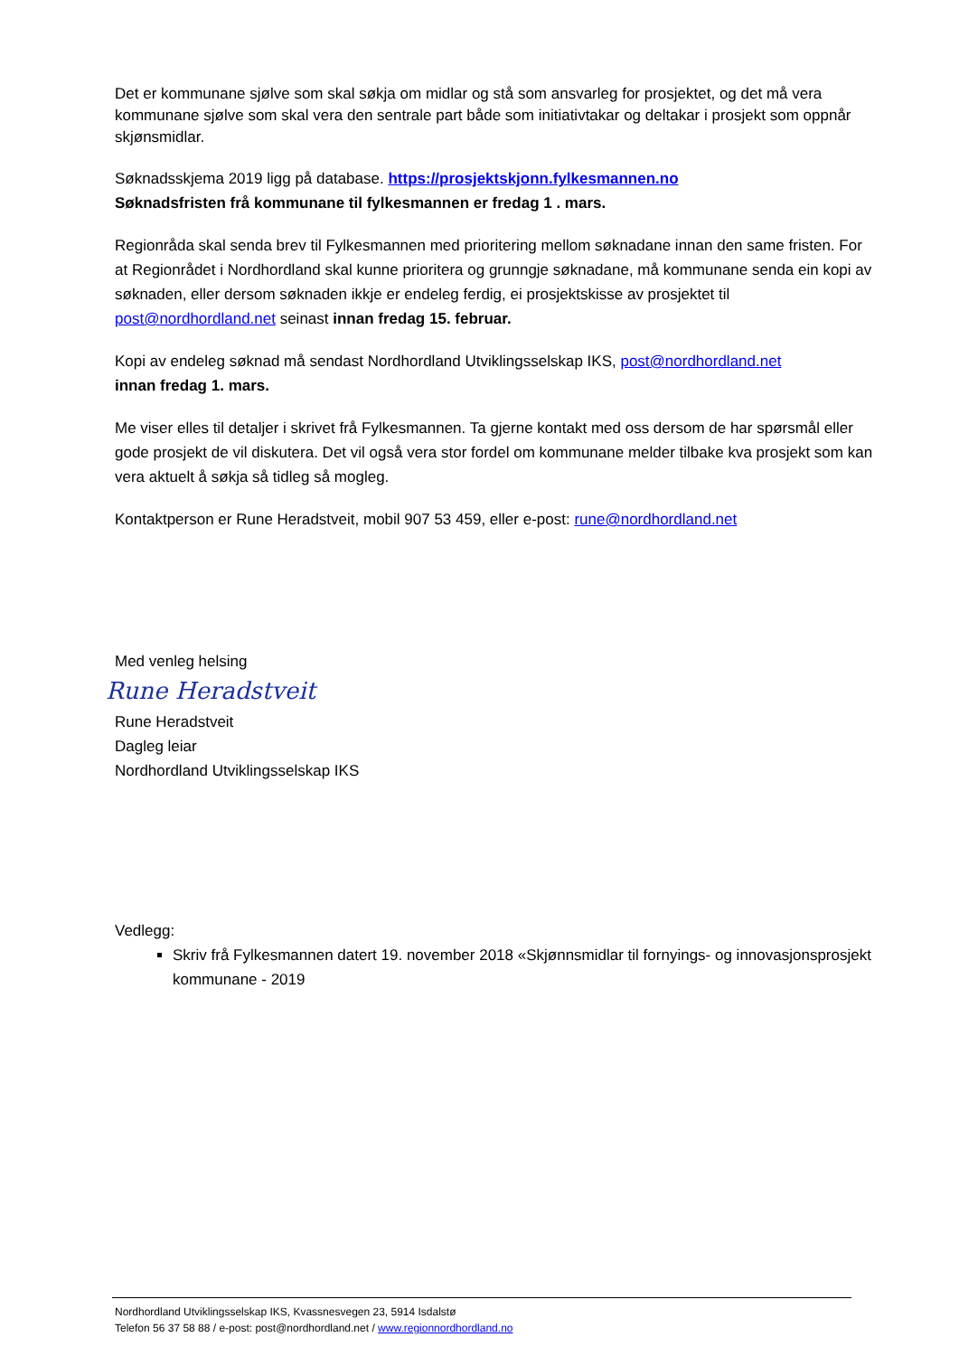Det er kommunane sjølve som skal søkja om midlar og stå som ansvarleg for prosjektet, og det må vera kommunane sjølve som skal vera den sentrale part både som initiativtakar og deltakar i prosjekt som oppnår skjønsmidlar.
Søknadsskjema 2019 ligg på database. https://prosjektskjonn.fylkesmannen.no
Søknadsfristen frå kommunane til fylkesmannen er fredag 1 . mars.
Regionråda skal senda brev til Fylkesmannen med prioritering mellom søknadane innan den same fristen. For at Regionrådet i Nordhordland skal kunne prioritera og grunngje søknadane, må kommunane senda ein kopi av søknaden, eller dersom søknaden ikkje er endeleg ferdig, ei prosjektskisse av prosjektet til post@nordhordland.net seinast innan fredag 15. februar.
Kopi av endeleg søknad må sendast Nordhordland Utviklingsselskap IKS, post@nordhordland.net
innan fredag 1. mars.
Me viser elles til detaljer i skrivet frå Fylkesmannen. Ta gjerne kontakt med oss dersom de har spørsmål eller gode prosjekt de vil diskutera. Det vil også vera stor fordel om kommunane melder tilbake kva prosjekt som kan vera aktuelt å søkja så tidleg så mogleg.
Kontaktperson er Rune Heradstveit, mobil 907 53 459, eller e-post: rune@nordhordland.net
Med venleg helsing
Rune Heradstveit
Rune Heradstveit
Dagleg leiar
Nordhordland Utviklingsselskap IKS
Vedlegg:
Skriv frå Fylkesmannen datert 19. november 2018 «Skjønnsmidlar til fornyings- og innovasjonsprosjekt kommunane - 2019
Nordhordland Utviklingsselskap IKS, Kvassnesvegen 23, 5914 Isdalstø
Telefon 56 37 58 88 / e-post: post@nordhordland.net / www.regionnordhordland.no